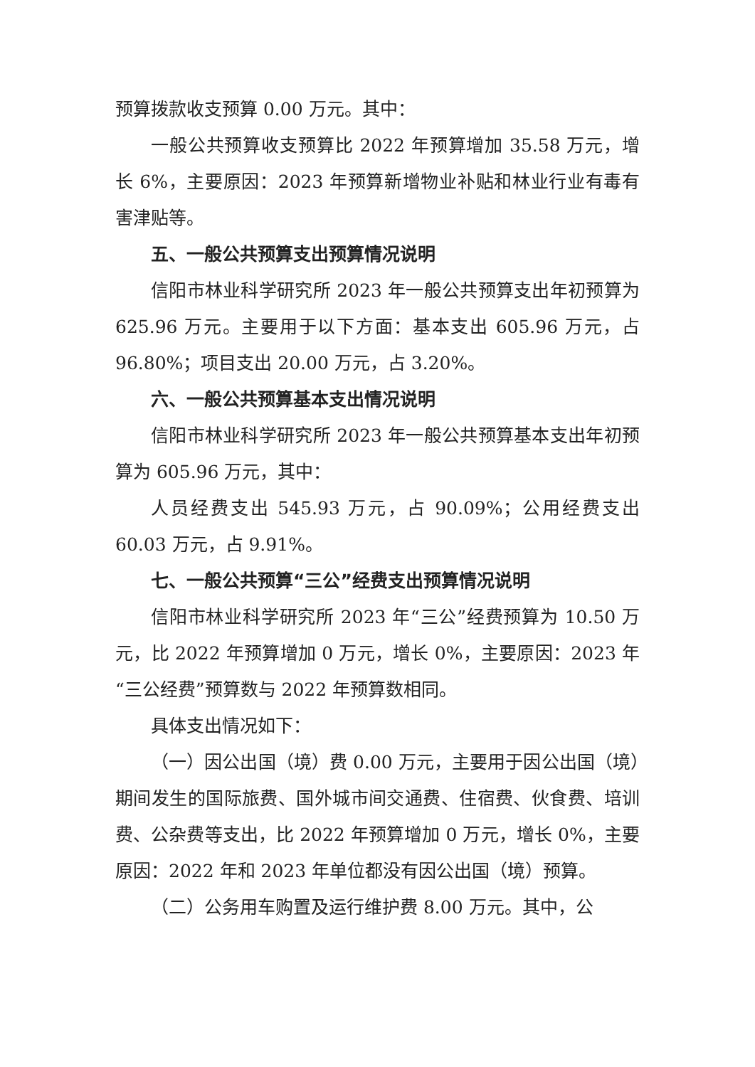预算拨款收支预算 0.00 万元。其中：
一般公共预算收支预算比 2022 年预算增加 35.58 万元，增长 6%，主要原因：2023 年预算新增物业补贴和林业行业有毒有害津贴等。
五、一般公共预算支出预算情况说明
信阳市林业科学研究所 2023 年一般公共预算支出年初预算为 625.96 万元。主要用于以下方面：基本支出 605.96 万元，占 96.80%；项目支出 20.00 万元，占 3.20%。
六、一般公共预算基本支出情况说明
信阳市林业科学研究所 2023 年一般公共预算基本支出年初预算为 605.96 万元，其中：
人员经费支出 545.93 万元，占 90.09%；公用经费支出 60.03 万元，占 9.91%。
七、一般公共预算“三公”经费支出预算情况说明
信阳市林业科学研究所 2023 年“三公”经费预算为 10.50 万元，比 2022 年预算增加 0 万元，增长 0%，主要原因：2023 年“三公经费”预算数与 2022 年预算数相同。
具体支出情况如下：
（一）因公出国（境）费 0.00 万元，主要用于因公出国（境）期间发生的国际旅费、国外城市间交通费、住宿费、伙食费、培训费、公杂费等支出，比 2022 年预算增加 0 万元，增长 0%，主要原因：2022 年和 2023 年单位都没有因公出国（境）预算。
（二）公务用车购置及运行维护费 8.00 万元。其中，公